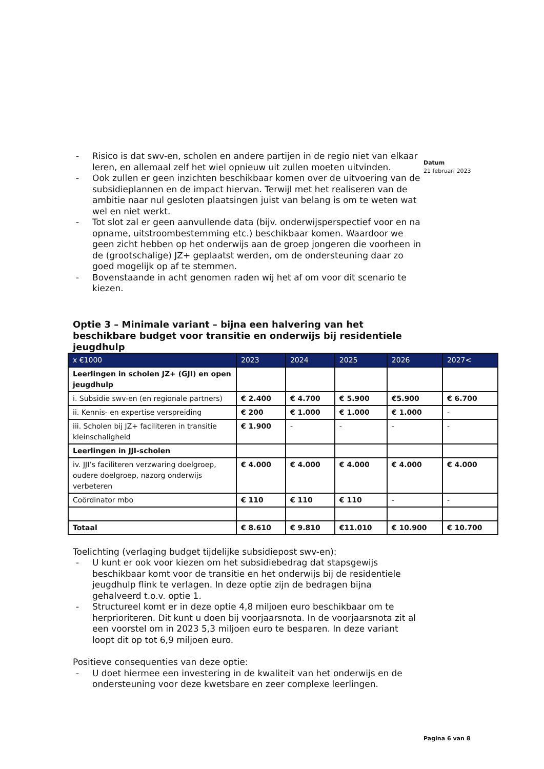Datum
21 februari 2023
- Risico is dat swv-en, scholen en andere partijen in de regio niet van elkaar leren, en allemaal zelf het wiel opnieuw uit zullen moeten uitvinden.
- Ook zullen er geen inzichten beschikbaar komen over de uitvoering van de subsidieplannen en de impact hiervan. Terwijl met het realiseren van de ambitie naar nul gesloten plaatsingen juist van belang is om te weten wat wel en niet werkt.
- Tot slot zal er geen aanvullende data (bijv. onderwijsperspectief voor en na opname, uitstroombestemming etc.) beschikbaar komen. Waardoor we geen zicht hebben op het onderwijs aan de groep jongeren die voorheen in de (grootschalige) JZ+ geplaatst werden, om de ondersteuning daar zo goed mogelijk op af te stemmen.
- Bovenstaande in acht genomen raden wij het af om voor dit scenario te kiezen.
Optie 3 – Minimale variant – bijna een halvering van het beschikbare budget voor transitie en onderwijs bij residentiele jeugdhulp
| x €1000 | 2023 | 2024 | 2025 | 2026 | 2027< |
| --- | --- | --- | --- | --- | --- |
| Leerlingen in scholen JZ+ (GJI) en open jeugdhulp | | | | | |
| i. Subsidie swv-en (en regionale partners) | € 2.400 | € 4.700 | € 5.900 | €5.900 | € 6.700 |
| ii. Kennis- en expertise verspreiding | € 200 | € 1.000 | € 1.000 | € 1.000 | - |
| iii. Scholen bij JZ+ faciliteren in transitie kleinschaligheid | € 1.900 | - | - | - | - |
| Leerlingen in JJI-scholen | | | | | |
| iv. JJI’s faciliteren verzwaring doelgroep, oudere doelgroep, nazorg onderwijs verbeteren | € 4.000 | € 4.000 | € 4.000 | € 4.000 | € 4.000 |
| Coördinator mbo | € 110 | € 110 | € 110 | - | - |
| Totaal | € 8.610 | € 9.810 | €11.010 | € 10.900 | € 10.700 |
Toelichting (verlaging budget tijdelijke subsidiepost swv-en):
- U kunt er ook voor kiezen om het subsidiebedrag dat stapsgewijs beschikbaar komt voor de transitie en het onderwijs bij de residentiele jeugdhulp flink te verlagen. In deze optie zijn de bedragen bijna gehalveerd t.o.v. optie 1.
- Structureel komt er in deze optie 4,8 miljoen euro beschikbaar om te herprioriteren. Dit kunt u doen bij voorjaarsnota. In de voorjaarsnota zit al een voorstel om in 2023 5,3 miljoen euro te besparen. In deze variant loopt dit op tot 6,9 miljoen euro.
Positieve consequenties van deze optie:
- U doet hiermee een investering in de kwaliteit van het onderwijs en de ondersteuning voor deze kwetsbare en zeer complexe leerlingen.
Pagina 6 van 8